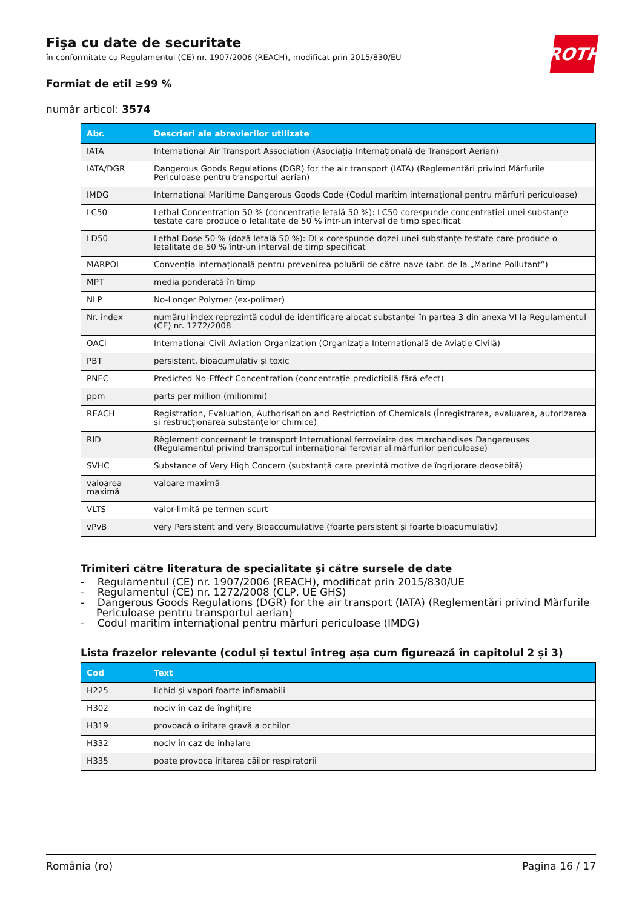ROTH
Fişa cu date de securitate
în conformitate cu Regulamentul (CE) nr. 1907/2006 (REACH), modificat prin 2015/830/EU
Formiat de etil ≥99 %
număr articol: 3574
| Abr. | Descrieri ale abrevierilor utilizate |
| --- | --- |
| IATA | International Air Transport Association (Asociația Internațională de Transport Aerian) |
| IATA/DGR | Dangerous Goods Regulations (DGR) for the air transport (IATA) (Reglementări privind Mărfurile Periculoase pentru transportul aerian) |
| IMDG | International Maritime Dangerous Goods Code (Codul maritim internaţional pentru mărfuri periculoase) |
| LC50 | Lethal Concentration 50 % (concentrație letală 50 %): LC50 corespunde concentrației unei substanțe testate care produce o letalitate de 50 % într-un interval de timp specificat |
| LD50 | Lethal Dose 50 % (doză letală 50 %): DLx corespunde dozei unei substanțe testate care produce o letalitate de 50 % într-un interval de timp specificat |
| MARPOL | Convenția internațională pentru prevenirea poluării de către nave (abr. de la „Marine Pollutant”) |
| MPT | media ponderată în timp |
| NLP | No-Longer Polymer (ex-polimer) |
| Nr. index | numărul index reprezintă codul de identificare alocat substanței în partea 3 din anexa VI la Regulamentul (CE) nr. 1272/2008 |
| OACI | International Civil Aviation Organization (Organizația Internațională de Aviație Civilă) |
| PBT | persistent, bioacumulativ și toxic |
| PNEC | Predicted No-Effect Concentration (concentrație predictibilă fără efect) |
| ppm | parts per million (milionimi) |
| REACH | Registration, Evaluation, Authorisation and Restriction of Chemicals (Înregistrarea, evaluarea, autorizarea și restrucționarea substanțelor chimice) |
| RID | Règlement concernant le transport International ferroviaire des marchandises Dangereuses (Regulamentul privind transportul internațional feroviar al mărfurilor periculoase) |
| SVHC | Substance of Very High Concern (substanță care prezintă motive de îngrijorare deosebită) |
| valoarea maximă | valoare maximă |
| VLTS | valor-limită pe termen scurt |
| vPvB | very Persistent and very Bioaccumulative (foarte persistent și foarte bioacumulativ) |
Trimiteri către literatura de specialitate şi către sursele de date
- Regulamentul (CE) nr. 1907/2006 (REACH), modificat prin 2015/830/UE
- Regulamentul (CE) nr. 1272/2008 (CLP, UE GHS)
- Dangerous Goods Regulations (DGR) for the air transport (IATA) (Reglementări privind Mărfurile Periculoase pentru transportul aerian)
- Codul maritim internaţional pentru mărfuri periculoase (IMDG)
Lista frazelor relevante (codul și textul întreg așa cum figurează în capitolul 2 și 3)
| Cod | Text |
| --- | --- |
| H225 | lichid şi vapori foarte inflamabili |
| H302 | nociv în caz de înghiţire |
| H319 | provoacă o iritare gravă a ochilor |
| H332 | nociv în caz de inhalare |
| H335 | poate provoca iritarea căilor respiratorii |
România (ro) Pagina 16 / 17